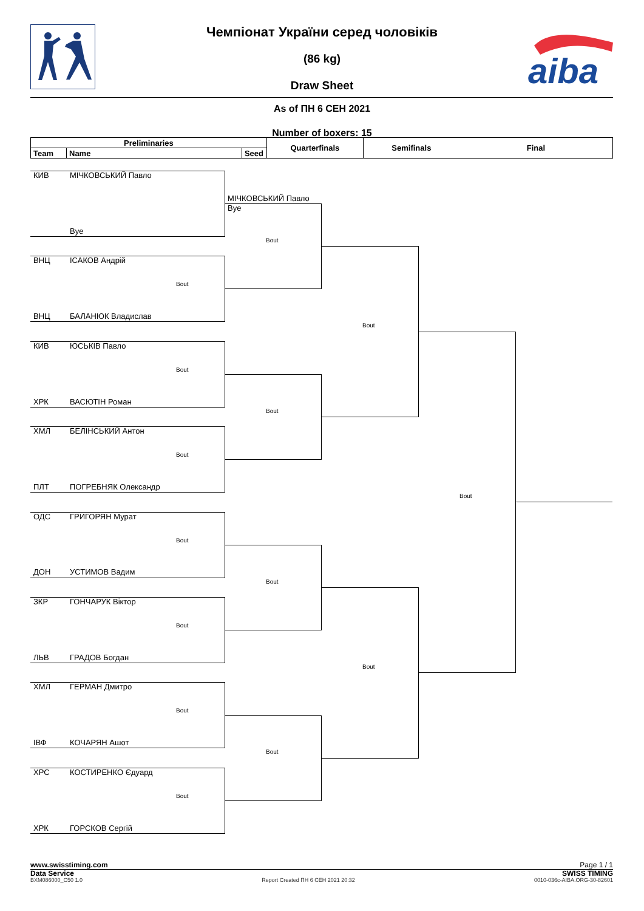aiba
Чемпіонат України серед чоловіків
(86 kg)
Draw Sheet
As of ПН 6 СЕН 2021
Number of boxers: 15
| Preliminaries | | | Quarterfinals | Semifinals | Final |
| --- | --- | --- | --- | --- | --- |
| Team | Name | Seed | | | |
КИВ МІЧКОВСЬКИЙ Павло
МІЧКОВСЬКИЙ Павло
Bye
Bye
Bout
ВНЦ ІСАКОВ Андрій
Bout
ВНЦ БАЛАНЮК Владислав
Bout
КИВ ЮСЬКІВ Павло
Bout
ХРК ВАСЮТІН Роман
Bout
ХМЛ БЕЛІНСЬКИЙ Антон
Bout
ПЛТ ПОГРЕБНЯК Олександр
Bout
ОДС ГРИГОРЯН Мурат
Bout
ДОН УСТИМОВ Вадим
Bout
ЗКР ГОНЧАРУК Віктор
Bout
ЛЬВ ГРАДОВ Богдан
Bout
ХМЛ ГЕРМАН Дмитро
Bout
ІВФ КОЧАРЯН Ашот
Bout
ХРС КОСТИРЕНКО Єдуард
Bout
ХРК ГОРСКОВ Сергій
www.swisstiming.com Page 1 / 1
Data Service SWISS TIMING
BXM086000_C50 1.0 Report Created ПН 6 СЕН 2021 20:32 0010-036c-AIBA.ORG-30-82601